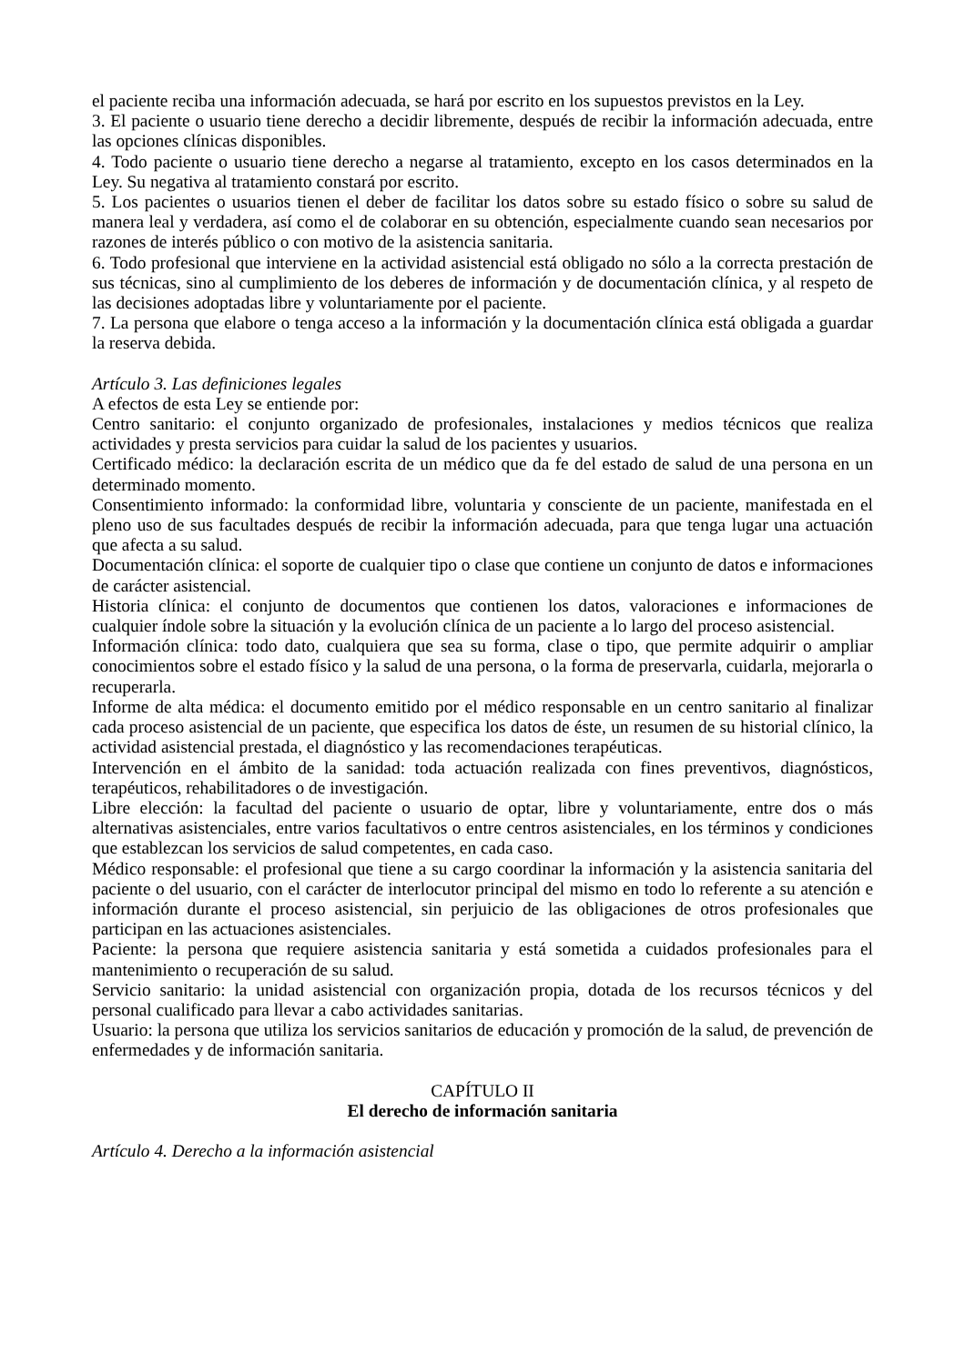el paciente reciba una información adecuada, se hará por escrito en los supuestos previstos en la Ley.
3. El paciente o usuario tiene derecho a decidir libremente, después de recibir la información adecuada, entre las opciones clínicas disponibles.
4. Todo paciente o usuario tiene derecho a negarse al tratamiento, excepto en los casos determinados en la Ley. Su negativa al tratamiento constará por escrito.
5. Los pacientes o usuarios tienen el deber de facilitar los datos sobre su estado físico o sobre su salud de manera leal y verdadera, así como el de colaborar en su obtención, especialmente cuando sean necesarios por razones de interés público o con motivo de la asistencia sanitaria.
6. Todo profesional que interviene en la actividad asistencial está obligado no sólo a la correcta prestación de sus técnicas, sino al cumplimiento de los deberes de información y de documentación clínica, y al respeto de las decisiones adoptadas libre y voluntariamente por el paciente.
7. La persona que elabore o tenga acceso a la información y la documentación clínica está obligada a guardar la reserva debida.
Artículo 3. Las definiciones legales
A efectos de esta Ley se entiende por:
Centro sanitario: el conjunto organizado de profesionales, instalaciones y medios técnicos que realiza actividades y presta servicios para cuidar la salud de los pacientes y usuarios.
Certificado médico: la declaración escrita de un médico que da fe del estado de salud de una persona en un determinado momento.
Consentimiento informado: la conformidad libre, voluntaria y consciente de un paciente, manifestada en el pleno uso de sus facultades después de recibir la información adecuada, para que tenga lugar una actuación que afecta a su salud.
Documentación clínica: el soporte de cualquier tipo o clase que contiene un conjunto de datos e informaciones de carácter asistencial.
Historia clínica: el conjunto de documentos que contienen los datos, valoraciones e informaciones de cualquier índole sobre la situación y la evolución clínica de un paciente a lo largo del proceso asistencial.
Información clínica: todo dato, cualquiera que sea su forma, clase o tipo, que permite adquirir o ampliar conocimientos sobre el estado físico y la salud de una persona, o la forma de preservarla, cuidarla, mejorarla o recuperarla.
Informe de alta médica: el documento emitido por el médico responsable en un centro sanitario al finalizar cada proceso asistencial de un paciente, que especifica los datos de éste, un resumen de su historial clínico, la actividad asistencial prestada, el diagnóstico y las recomendaciones terapéuticas.
Intervención en el ámbito de la sanidad: toda actuación realizada con fines preventivos, diagnósticos, terapéuticos, rehabilitadores o de investigación.
Libre elección: la facultad del paciente o usuario de optar, libre y voluntariamente, entre dos o más alternativas asistenciales, entre varios facultativos o entre centros asistenciales, en los términos y condiciones que establezcan los servicios de salud competentes, en cada caso.
Médico responsable: el profesional que tiene a su cargo coordinar la información y la asistencia sanitaria del paciente o del usuario, con el carácter de interlocutor principal del mismo en todo lo referente a su atención e información durante el proceso asistencial, sin perjuicio de las obligaciones de otros profesionales que participan en las actuaciones asistenciales.
Paciente: la persona que requiere asistencia sanitaria y está sometida a cuidados profesionales para el mantenimiento o recuperación de su salud.
Servicio sanitario: la unidad asistencial con organización propia, dotada de los recursos técnicos y del personal cualificado para llevar a cabo actividades sanitarias.
Usuario: la persona que utiliza los servicios sanitarios de educación y promoción de la salud, de prevención de enfermedades y de información sanitaria.
CAPÍTULO II
El derecho de información sanitaria
Artículo 4. Derecho a la información asistencial